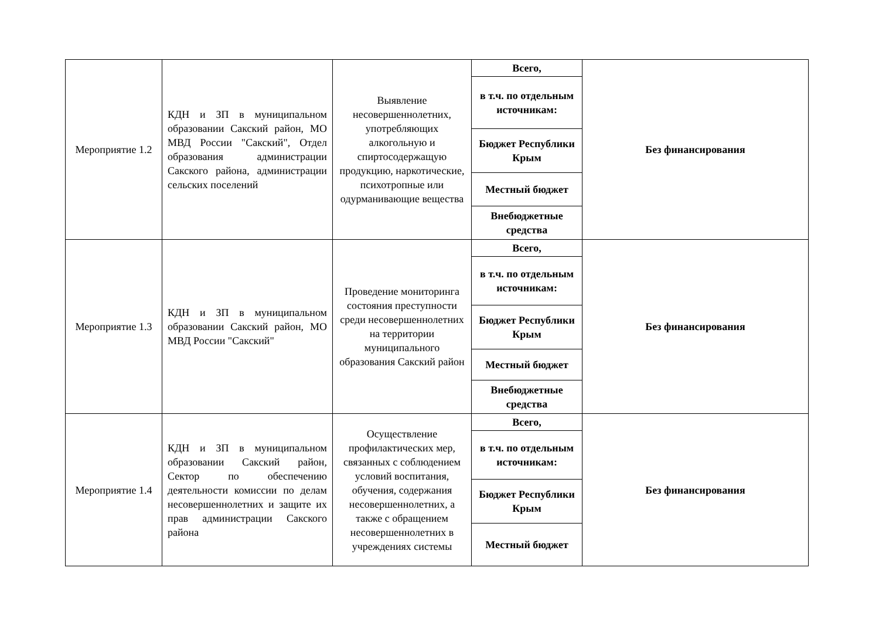| Мероприятие 1.2 | КДН и ЗП в муниципальном образовании Сакский район, МО МВД России "Сакский", Отдел образования администрации Сакского района, администрации сельских поселений | Выявление несовершеннолетних, употребляющих алкогольную и спиртосодержащую продукцию, наркотические, психотропные или одурманивающие вещества | Всего, | Без финансирования |
| | | | в т.ч. по отдельным источникам: | |
| | | | Бюджет Республики Крым | |
| | | | Местный бюджет | |
| | | | Внебюджетные средства | |
| Мероприятие 1.3 | КДН и ЗП в муниципальном образовании Сакский район, МО МВД России "Сакский" | Проведение мониторинга состояния преступности среди несовершеннолетних на территории муниципального образования Сакский район | Всего, | Без финансирования |
| | | | в т.ч. по отдельным источникам: | |
| | | | Бюджет Республики Крым | |
| | | | Местный бюджет | |
| | | | Внебюджетные средства | |
| Мероприятие 1.4 | КДН и ЗП в муниципальном образовании Сакский район, Сектор по обеспечению деятельности комиссии по делам несовершеннолетних и защите их прав администрации Сакского района | Осуществление профилактических мер, связанных с соблюдением условий воспитания, обучения, содержания несовершеннолетних, а также с обращением несовершеннолетних в учреждениях системы | Всего, | Без финансирования |
| | | | в т.ч. по отдельным источникам: | |
| | | | Бюджет Республики Крым | |
| | | | Местный бюджет | |